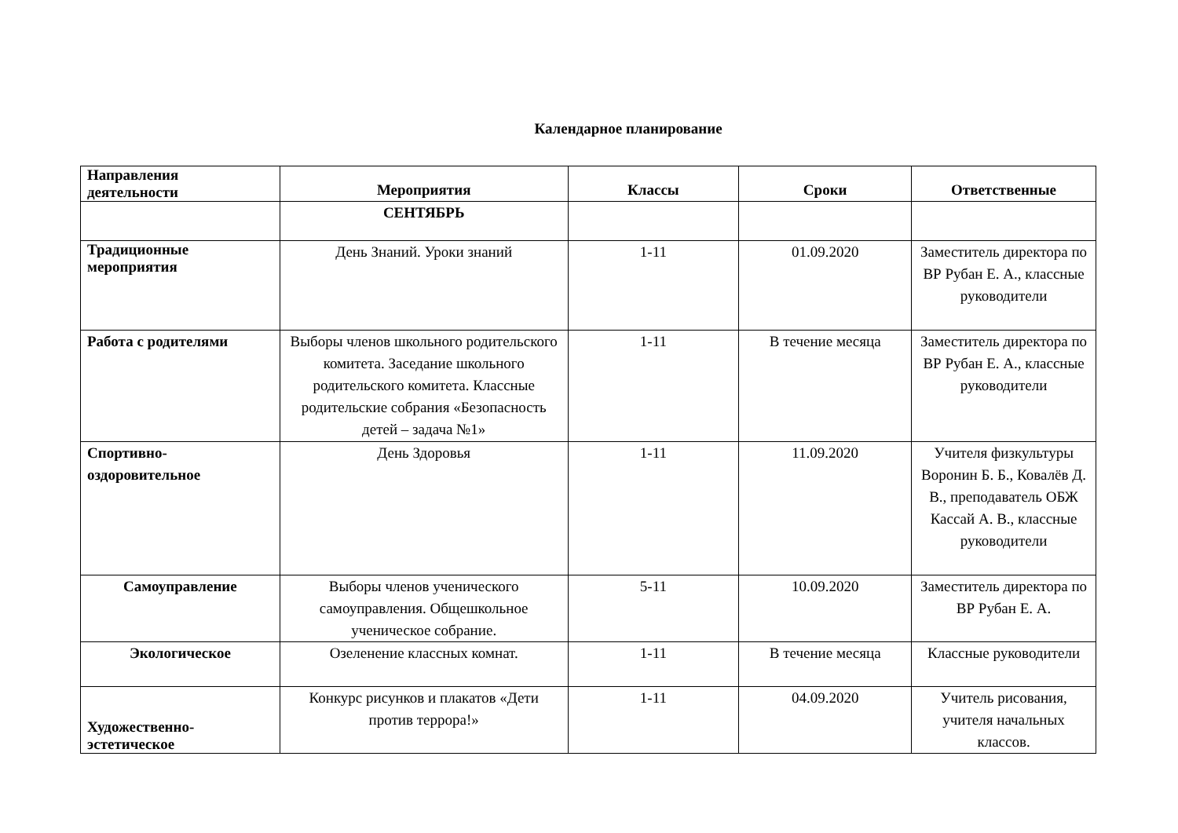Календарное планирование
| Направления деятельности | Мероприятия | Классы | Сроки | Ответственные |
| --- | --- | --- | --- | --- |
| | СЕНТЯБРЬ | | | |
| Традиционные мероприятия | День Знаний. Уроки знаний | 1-11 | 01.09.2020 | Заместитель директора по ВР Рубан Е. А., классные руководители |
| Работа с родителями | Выборы членов школьного родительского комитета. Заседание школьного родительского комитета. Классные родительские собрания «Безопасность детей – задача №1» | 1-11 | В течение месяца | Заместитель директора по ВР Рубан Е. А., классные руководители |
| Спортивно-оздоровительное | День Здоровья | 1-11 | 11.09.2020 | Учителя физкультуры Воронин Б. Б., Ковалёв Д. В., преподаватель ОБЖ Кассай А. В., классные руководители |
| Самоуправление | Выборы членов ученического самоуправления. Общешкольное ученическое собрание. | 5-11 | 10.09.2020 | Заместитель директора по ВР Рубан Е. А. |
| Экологическое | Озеленение классных комнат. | 1-11 | В течение месяца | Классные руководители |
| Художественно-эстетическое | Конкурс рисунков и плакатов «Дети против террора!» | 1-11 | 04.09.2020 | Учитель рисования, учителя начальных классов. |